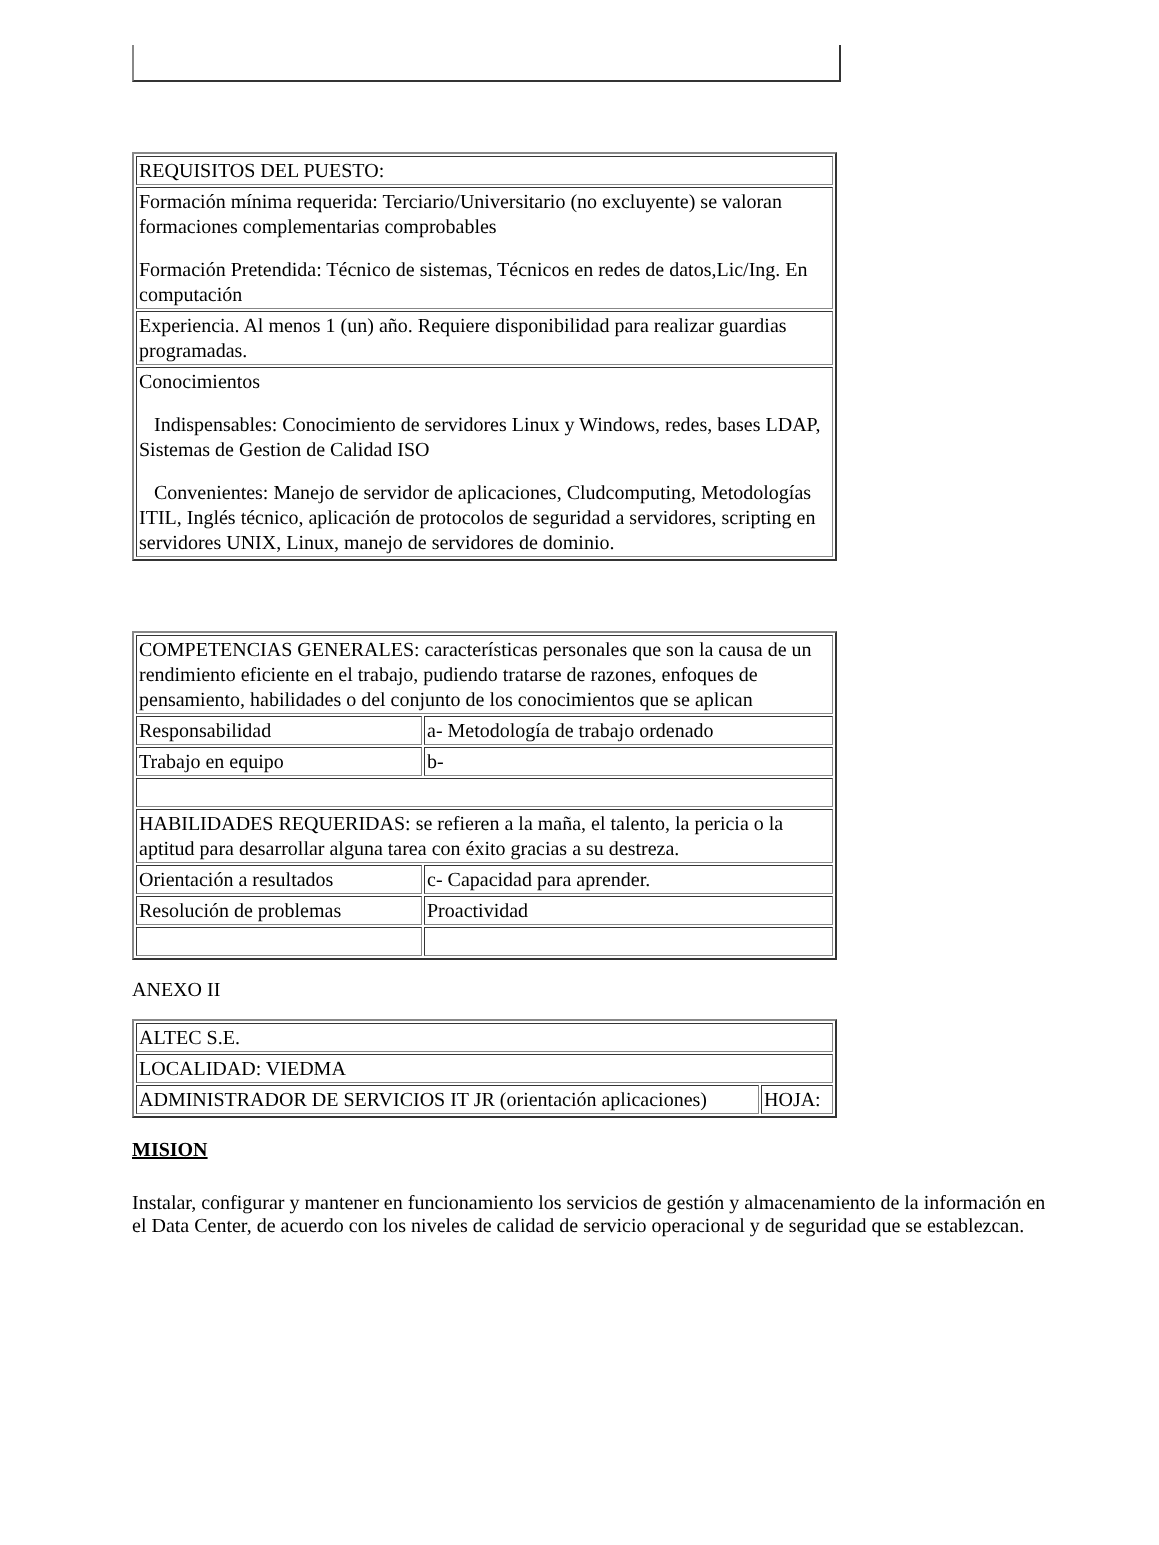| REQUISITOS DEL PUESTO: |
| Formación mínima requerida: Terciario/Universitario (no excluyente) se valoran formaciones complementarias comprobables Formación Pretendida: Técnico de sistemas, Técnicos en redes de datos,Lic/Ing. En computación |
| Experiencia. Al menos 1 (un) año. Requiere disponibilidad para realizar guardias programadas. |
| Conocimientos Indispensables: Conocimiento de servidores Linux y Windows, redes, bases LDAP, Sistemas de Gestion de Calidad ISO Convenientes: Manejo de servidor de aplicaciones, Cludcomputing, Metodologías ITIL, Inglés técnico, aplicación de protocolos de seguridad a servidores, scripting en servidores UNIX, Linux, manejo de servidores de dominio. |
| COMPETENCIAS GENERALES: características personales que son la causa de un rendimiento eficiente en el trabajo, pudiendo tratarse de razones, enfoques de pensamiento, habilidades o del conjunto de los conocimientos que se aplican | |
| Responsabilidad | a- Metodología de trabajo ordenado |
| Trabajo en equipo | b- |
| HABILIDADES REQUERIDAS: se refieren a la maña, el talento, la pericia o la aptitud para desarrollar alguna tarea con éxito gracias a su destreza. | |
| Orientación a resultados | c- Capacidad para aprender. |
| Resolución de problemas | Proactividad |
ANEXO II
| ALTEC S.E. | |
| LOCALIDAD: VIEDMA | |
| ADMINISTRADOR DE SERVICIOS IT JR (orientación aplicaciones) | HOJA: |
MISION
Instalar, configurar y mantener en funcionamiento los servicios de gestión y almacenamiento de la información en el Data Center, de acuerdo con los niveles de calidad de servicio operacional y de seguridad que se establezcan.